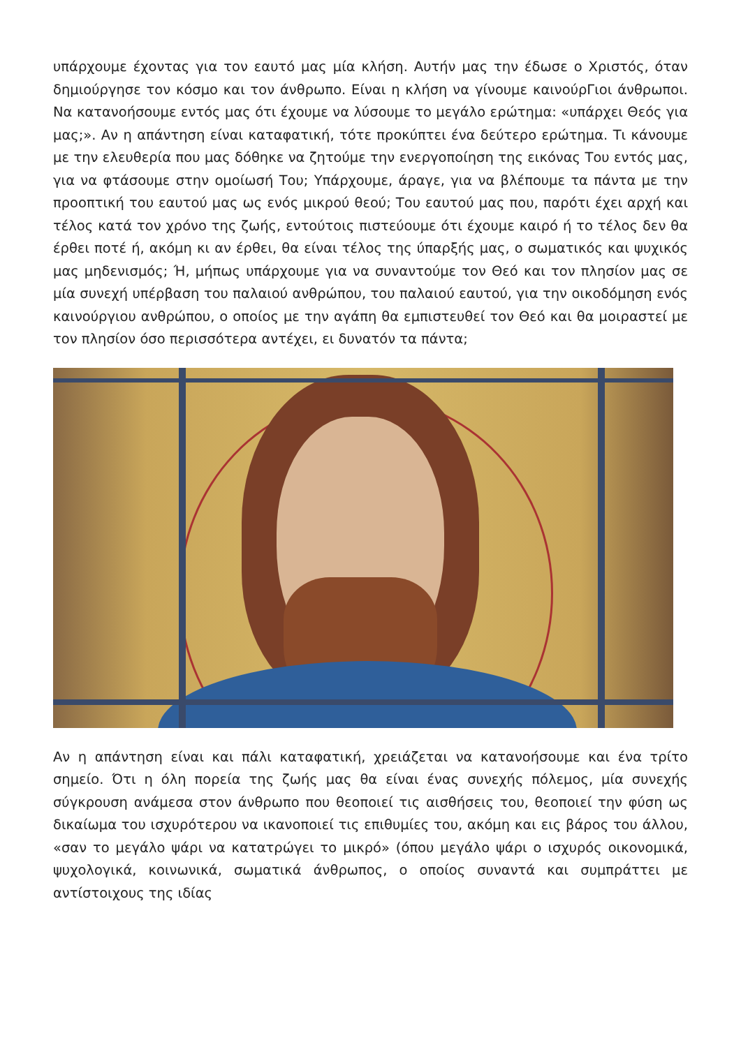υπάρχουμε έχοντας για τον εαυτό μας μία κλήση. Αυτήν μας την έδωσε ο Χριστός, όταν δημιούργησε τον κόσμο και τον άνθρωπο. Είναι η κλήση να γίνουμε καινούρΓιοι άνθρωποι. Να κατανοήσουμε εντός μας ότι έχουμε να λύσουμε το μεγάλο ερώτημα: «υπάρχει Θεός για μας;». Αν η απάντηση είναι καταφατική, τότε προκύπτει ένα δεύτερο ερώτημα. Τι κάνουμε με την ελευθερία που μας δόθηκε να ζητούμε την ενεργοποίηση της εικόνας Του εντός μας, για να φτάσουμε στην ομοίωσή Του; Υπάρχουμε, άραγε, για να βλέπουμε τα πάντα με την προοπτική του εαυτού μας ως ενός μικρού θεού; Του εαυτού μας που, παρότι έχει αρχή και τέλος κατά τον χρόνο της ζωής, εντούτοις πιστεύουμε ότι έχουμε καιρό ή το τέλος δεν θα έρθει ποτέ ή, ακόμη κι αν έρθει, θα είναι τέλος της ύπαρξής μας, ο σωματικός και ψυχικός μας μηδενισμός; Ή, μήπως υπάρχουμε για να συναντούμε τον Θεό και τον πλησίον μας σε μία συνεχή υπέρβαση του παλαιού ανθρώπου, του παλαιού εαυτού, για την οικοδόμηση ενός καινούργιου ανθρώπου, ο οποίος με την αγάπη θα εμπιστευθεί τον Θεό και θα μοιραστεί με τον πλησίον όσο περισσότερα αντέχει, ει δυνατόν τα πάντα;
Αν η απάντηση είναι και πάλι καταφατική, χρειάζεται να κατανοήσουμε και ένα τρίτο σημείο. Ότι η όλη πορεία της ζωής μας θα είναι ένας συνεχής πόλεμος, μία συνεχής σύγκρουση ανάμεσα στον άνθρωπο που θεοποιεί τις αισθήσεις του, θεοποιεί την φύση ως δικαίωμα του ισχυρότερου να ικανοποιεί τις επιθυμίες του, ακόμη και εις βάρος του άλλου, «σαν το μεγάλο ψάρι να κατατρώγει το μικρό» (όπου μεγάλο ψάρι ο ισχυρός οικονομικά, ψυχολογικά, κοινωνικά, σωματικά άνθρωπος, ο οποίος συναντά και συμπράττει με αντίστοιχους της ιδίας